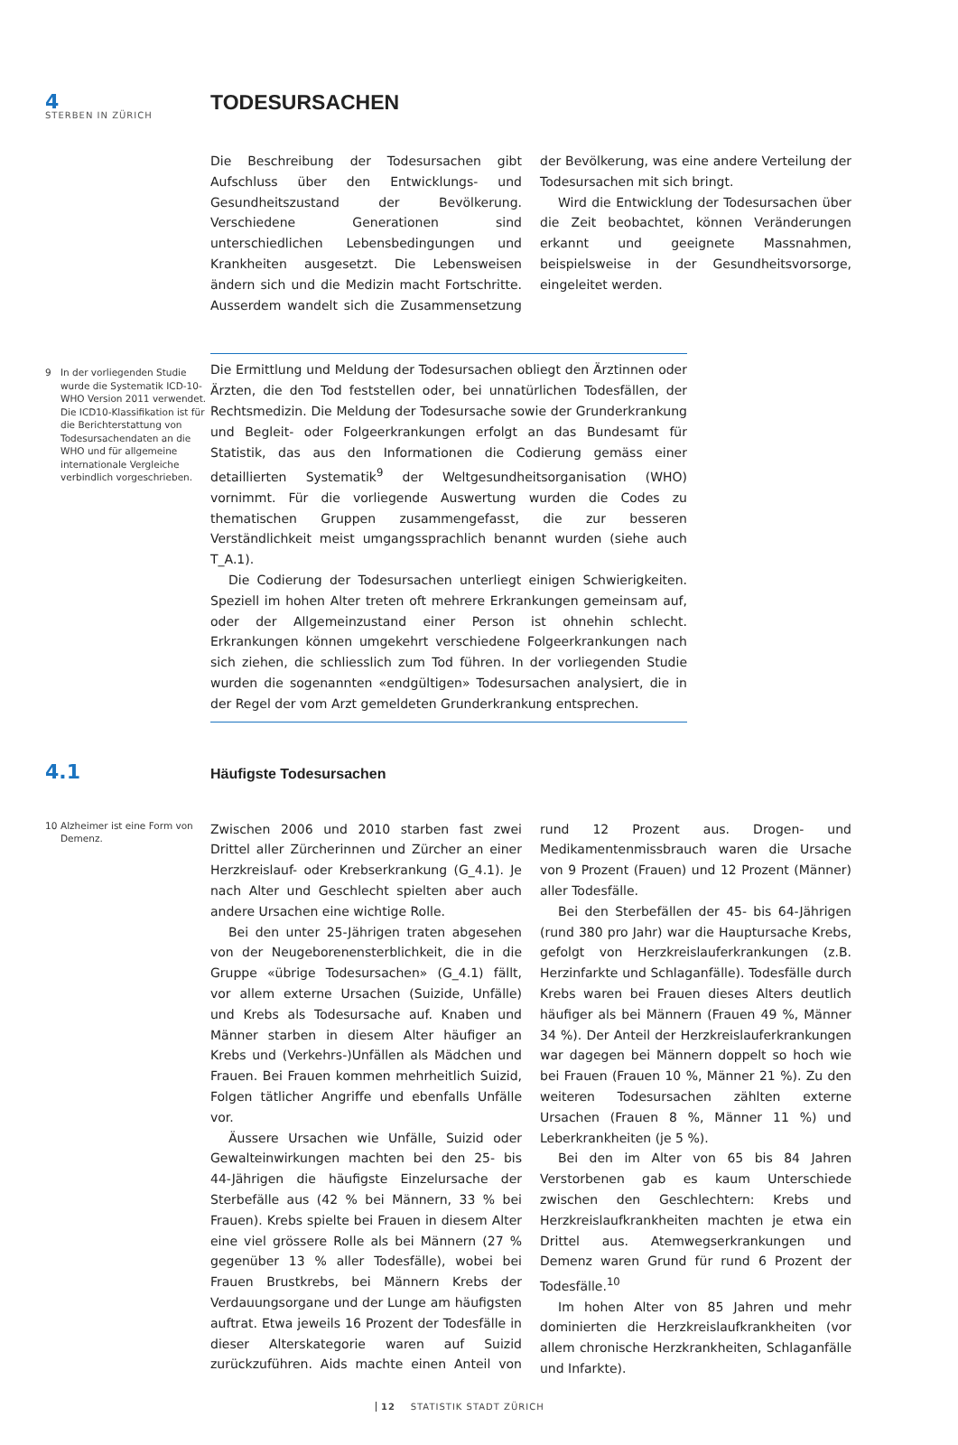STERBEN IN ZÜRICH
4 TODESURSACHEN
Die Beschreibung der Todesursachen gibt Aufschluss über den Entwicklungs- und Gesundheitszustand der Bevölkerung. Verschiedene Generationen sind unterschiedlichen Lebensbedingungen und Krankheiten ausgesetzt. Die Lebensweisen ändern sich und die Medizin macht Fortschritte. Ausserdem wandelt sich die Zusammensetzung der Bevölkerung, was eine andere Verteilung der Todesursachen mit sich bringt.
Wird die Entwicklung der Todesursachen über die Zeit beobachtet, können Veränderungen erkannt und geeignete Massnahmen, beispielsweise in der Gesundheitsvorsorge, eingeleitet werden.
9 In der vorliegenden Studie wurde die Systematik ICD-10-WHO Version 2011 verwendet. Die ICD10-Klassifikation ist für die Berichterstattung von Todesursachendaten an die WHO und für allgemeine internationale Vergleiche verbindlich vorgeschrieben.
Die Ermittlung und Meldung der Todesursachen obliegt den Ärztinnen oder Ärzten, die den Tod feststellen oder, bei unnatürlichen Todesfällen, der Rechtsmedizin. Die Meldung der Todesursache sowie der Grunderkrankung und Begleit- oder Folgeerkrankungen erfolgt an das Bundesamt für Statistik, das aus den Informationen die Codierung gemäss einer detaillierten Systematik<sup>9</sup> der Weltgesundheitsorganisation (WHO) vornimmt. Für die vorliegende Auswertung wurden die Codes zu thematischen Gruppen zusammengefasst, die zur besseren Verständlichkeit meist umgangssprachlich benannt wurden (siehe auch T_A.1).
Die Codierung der Todesursachen unterliegt einigen Schwierigkeiten. Speziell im hohen Alter treten oft mehrere Erkrankungen gemeinsam auf, oder der Allgemeinzustand einer Person ist ohnehin schlecht. Erkrankungen können umgekehrt verschiedene Folgeerkrankungen nach sich ziehen, die schliesslich zum Tod führen. In der vorliegenden Studie wurden die sogenannten «endgültigen» Todesursachen analysiert, die in der Regel der vom Arzt gemeldeten Grunderkrankung entsprechen.
4.1
Häufigste Todesursachen
10 Alzheimer ist eine Form von Demenz.
Zwischen 2006 und 2010 starben fast zwei Drittel aller Zürcherinnen und Zürcher an einer Herzkreislauf- oder Krebserkrankung (G_4.1). Je nach Alter und Geschlecht spielten aber auch andere Ursachen eine wichtige Rolle.
Bei den unter 25-Jährigen traten abgesehen von der Neugeborenensterblichkeit, die in die Gruppe «übrige Todesursachen» (G_4.1) fällt, vor allem externe Ursachen (Suizide, Unfälle) und Krebs als Todesursache auf. Knaben und Männer starben in diesem Alter häufiger an Krebs und (Verkehrs-)Unfällen als Mädchen und Frauen. Bei Frauen kommen mehrheitlich Suizid, Folgen tätlicher Angriffe und ebenfalls Unfälle vor.
Äussere Ursachen wie Unfälle, Suizid oder Gewalteinwirkungen machten bei den 25- bis 44-Jährigen die häufigste Einzelursache der Sterbefälle aus (42 % bei Männern, 33 % bei Frauen). Krebs spielte bei Frauen in diesem Alter eine viel grössere Rolle als bei Männern (27 % gegenüber 13 % aller Todesfälle), wobei bei Frauen Brustkrebs, bei Männern Krebs der Verdauungsorgane und der Lunge am häufigsten auftrat. Etwa jeweils 16 Prozent der Todesfälle in dieser Alterskategorie waren auf Suizid zurückzuführen. Aids machte einen Anteil von rund 12 Prozent aus. Drogen- und Medikamentenmissbrauch waren die Ursache von 9 Prozent (Frauen) und 12 Prozent (Männer) aller Todesfälle.
Bei den Sterbefällen der 45- bis 64-Jährigen (rund 380 pro Jahr) war die Hauptursache Krebs, gefolgt von Herzkreislauferkrankungen (z.B. Herzinfarkte und Schlaganfälle). Todesfälle durch Krebs waren bei Frauen dieses Alters deutlich häufiger als bei Männern (Frauen 49 %, Männer 34 %). Der Anteil der Herzkreislauferkrankungen war dagegen bei Männern doppelt so hoch wie bei Frauen (Frauen 10 %, Männer 21 %). Zu den weiteren Todesursachen zählten externe Ursachen (Frauen 8 %, Männer 11 %) und Leberkrankheiten (je 5 %).
Bei den im Alter von 65 bis 84 Jahren Verstorbenen gab es kaum Unterschiede zwischen den Geschlechtern: Krebs und Herzkreislaufkrankheiten machten je etwa ein Drittel aus. Atemwegserkrankungen und Demenz waren Grund für rund 6 Prozent der Todesfälle.<sup>10</sup>
Im hohen Alter von 85 Jahren und mehr dominierten die Herzkreislaufkrankheiten (vor allem chronische Herzkrankheiten, Schlaganfälle und Infarkte).
12 STATISTIK STADT ZÜRICH